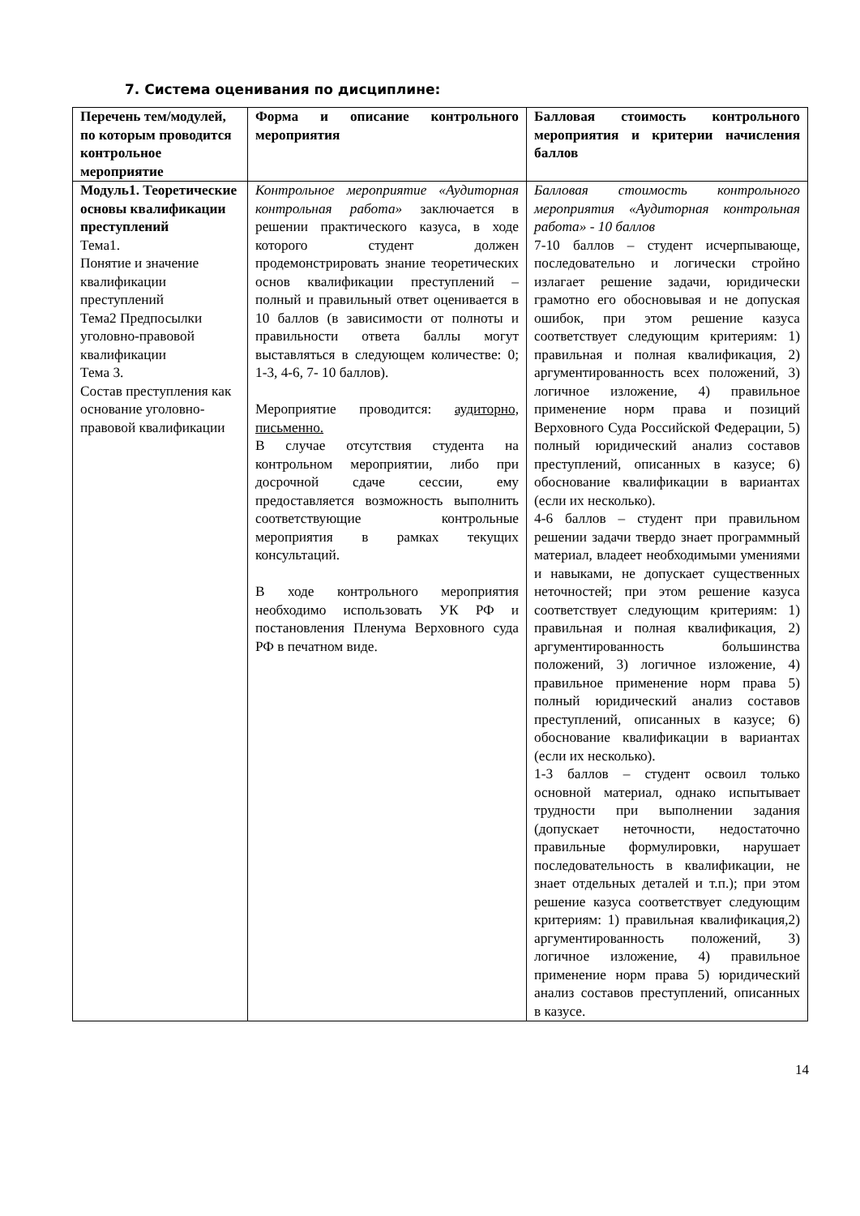7. Система оценивания по дисциплине:
| Перечень тем/модулей, по которым проводится контрольное мероприятие | Форма и описание контрольного мероприятия | Балловая стоимость контрольного мероприятия и критерии начисления баллов |
| Модуль1. Теоретические основы квалификации преступлений Тема1. Понятие и значение квалификации преступлений Тема2 Предпосылки уголовно-правовой квалификации Тема 3. Состав преступления как основание уголовно-правовой квалификации | Контрольное мероприятие «Аудиторная контрольная работа» заключается в решении практического казуса, в ходе которого студент должен продемонстрировать знание теоретических основ квалификации преступлений – полный и правильный ответ оценивается в 10 баллов (в зависимости от полноты и правильности ответа баллы могут выставляться в следующем количестве: 0; 1-3, 4-6, 7- 10 баллов). Мероприятие проводится: аудиторно, письменно. В случае отсутствия студента на контрольном мероприятии, либо при досрочной сдаче сессии, ему предоставляется возможность выполнить соответствующие контрольные мероприятия в рамках текущих консультаций. В ходе контрольного мероприятия необходимо использовать УК РФ и постановления Пленума Верховного суда РФ в печатном виде. | Балловая стоимость контрольного мероприятия «Аудиторная контрольная работа» - 10 баллов 7-10 баллов – студент исчерпывающе, последовательно и логически стройно излагает решение задачи, юридически грамотно его обосновывая и не допуская ошибок, при этом решение казуса соответствует следующим критериям: 1) правильная и полная квалификация, 2) аргументированность всех положений, 3) логичное изложение, 4) правильное применение норм права и позиций Верховного Суда Российской Федерации, 5) полный юридический анализ составов преступлений, описанных в казусе; 6) обоснование квалификации в вариантах (если их несколько). 4-6 баллов – студент при правильном решении задачи твердо знает программный материал, владеет необходимыми умениями и навыками, не допускает существенных неточностей; при этом решение казуса соответствует следующим критериям: 1) правильная и полная квалификация, 2) аргументированность большинства положений, 3) логичное изложение, 4) правильное применение норм права 5) полный юридический анализ составов преступлений, описанных в казусе; 6) обоснование квалификации в вариантах (если их несколько). 1-3 баллов – студент освоил только основной материал, однако испытывает трудности при выполнении задания (допускает неточности, недостаточно правильные формулировки, нарушает последовательность в квалификации, не знает отдельных деталей и т.п.); при этом решение казуса соответствует следующим критериям: 1) правильная квалификация,2) аргументированность положений, 3) логичное изложение, 4) правильное применение норм права 5) юридический анализ составов преступлений, описанных в казусе. |
14